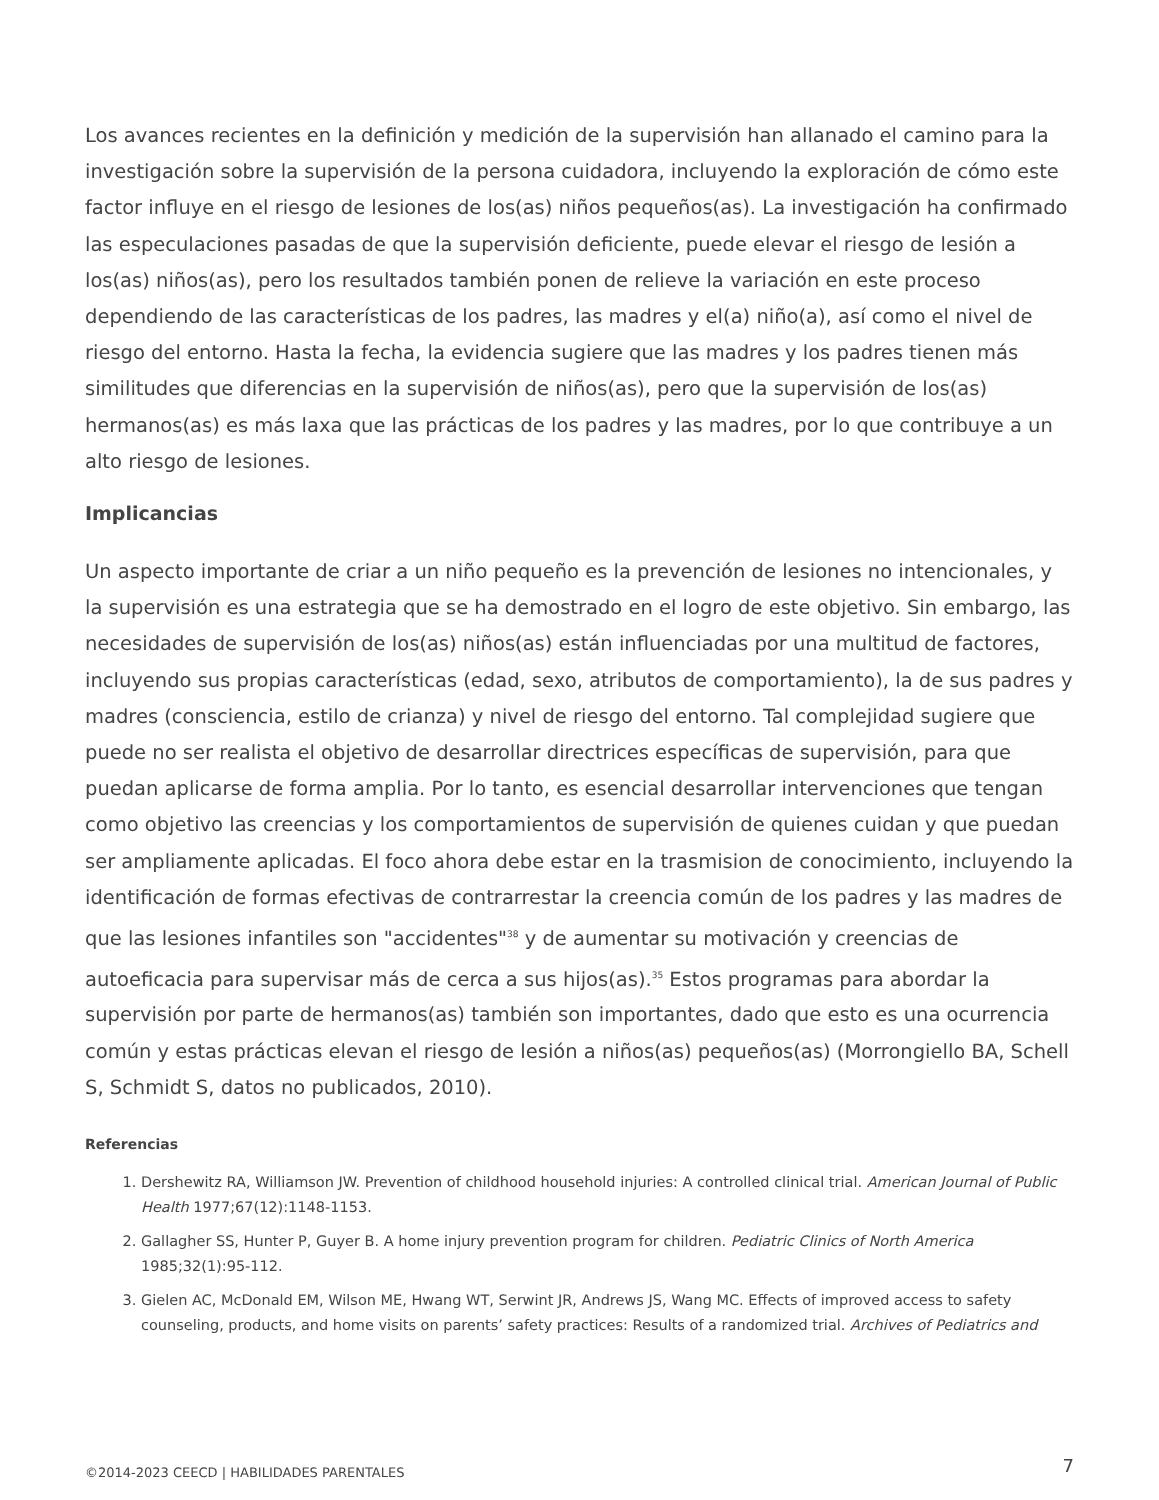Los avances recientes en la definición y medición de la supervisión han allanado el camino para la investigación sobre la supervisión de la persona cuidadora, incluyendo la exploración de cómo este factor influye en el riesgo de lesiones de los(as) niños pequeños(as). La investigación ha confirmado las especulaciones pasadas de que la supervisión deficiente, puede elevar el riesgo de lesión a los(as) niños(as), pero los resultados también ponen de relieve la variación en este proceso dependiendo de las características de los padres, las madres y el(a) niño(a), así como el nivel de riesgo del entorno. Hasta la fecha, la evidencia sugiere que las madres y los padres tienen más similitudes que diferencias en la supervisión de niños(as), pero que la supervisión de los(as) hermanos(as) es más laxa que las prácticas de los padres y las madres, por lo que contribuye a un alto riesgo de lesiones.
Implicancias
Un aspecto importante de criar a un niño pequeño es la prevención de lesiones no intencionales, y la supervisión es una estrategia que se ha demostrado en el logro de este objetivo. Sin embargo, las necesidades de supervisión de los(as) niños(as) están influenciadas por una multitud de factores, incluyendo sus propias características (edad, sexo, atributos de comportamiento), la de sus padres y madres (consciencia, estilo de crianza) y nivel de riesgo del entorno. Tal complejidad sugiere que puede no ser realista el objetivo de desarrollar directrices específicas de supervisión, para que puedan aplicarse de forma amplia. Por lo tanto, es esencial desarrollar intervenciones que tengan como objetivo las creencias y los comportamientos de supervisión de quienes cuidan y que puedan ser ampliamente aplicadas. El foco ahora debe estar en la trasmision de conocimiento, incluyendo la identificación de formas efectivas de contrarrestar la creencia común de los padres y las madres de que las lesiones infantiles son "accidentes"<sup>38</sup> y de aumentar su motivación y creencias de autoeficacia para supervisar más de cerca a sus hijos(as).<sup>35</sup> Estos programas para abordar la supervisión por parte de hermanos(as) también son importantes, dado que esto es una ocurrencia común y estas prácticas elevan el riesgo de lesión a niños(as) pequeños(as) (Morrongiello BA, Schell S, Schmidt S, datos no publicados, 2010).
Referencias
1. Dershewitz RA, Williamson JW. Prevention of childhood household injuries: A controlled clinical trial. American Journal of Public Health 1977;67(12):1148-1153.
2. Gallagher SS, Hunter P, Guyer B. A home injury prevention program for children. Pediatric Clinics of North America 1985;32(1):95-112.
3. Gielen AC, McDonald EM, Wilson ME, Hwang WT, Serwint JR, Andrews JS, Wang MC. Effects of improved access to safety counseling, products, and home visits on parents’ safety practices: Results of a randomized trial. Archives of Pediatrics and
©2014-2023 CEECD | HABILIDADES PARENTALES 7